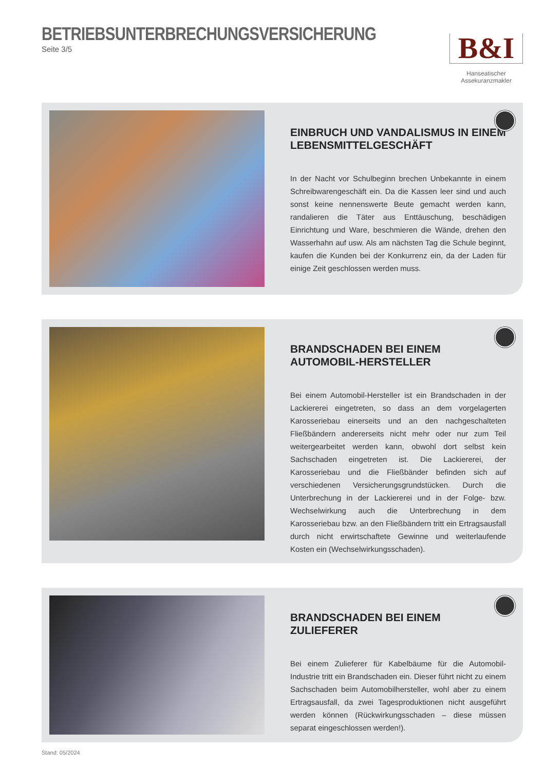BETRIEBSUNTERBRECHUNGSVERSICHERUNG
Seite 3/5
B&I
Hanseatischer Assekuranzmakler
EINBRUCH UND VANDALISMUS IN EINEM LEBENSMITTELGESCHÄFT
In der Nacht vor Schulbeginn brechen Unbekannte in einem Schreibwarengeschäft ein. Da die Kassen leer sind und auch sonst keine nennenswerte Beute gemacht werden kann, randalieren die Täter aus Enttäuschung, beschädigen Einrichtung und Ware, beschmieren die Wände, drehen den Wasserhahn auf usw. Als am nächsten Tag die Schule beginnt, kaufen die Kunden bei der Konkurrenz ein, da der Laden für einige Zeit geschlossen werden muss.
BRANDSCHADEN BEI EINEM AUTOMOBIL-HERSTELLER
Bei einem Automobil-Hersteller ist ein Brandschaden in der Lackiererei eingetreten, so dass an dem vorgelagerten Karosseriebau einerseits und an den nachgeschalteten Fließbändern andererseits nicht mehr oder nur zum Teil weitergearbeitet werden kann, obwohl dort selbst kein Sachschaden eingetreten ist. Die Lackiererei, der Karosseriebau und die Fließbänder befinden sich auf verschiedenen Versicherungsgrundstücken. Durch die Unterbrechung in der Lackiererei und in der Folge- bzw. Wechselwirkung auch die Unterbrechung in dem Karosseriebau bzw. an den Fließbändern tritt ein Ertragsausfall durch nicht erwirtschaftete Gewinne und weiterlaufende Kosten ein (Wechselwirkungsschaden).
BRANDSCHADEN BEI EINEM ZULIEFERER
Bei einem Zulieferer für Kabelbäume für die Automobil-Industrie tritt ein Brandschaden ein. Dieser führt nicht zu einem Sachschaden beim Automobilhersteller, wohl aber zu einem Ertragsausfall, da zwei Tagesproduktionen nicht ausgeführt werden können (Rückwirkungsschaden – diese müssen separat eingeschlossen werden!).
Stand: 05/2024